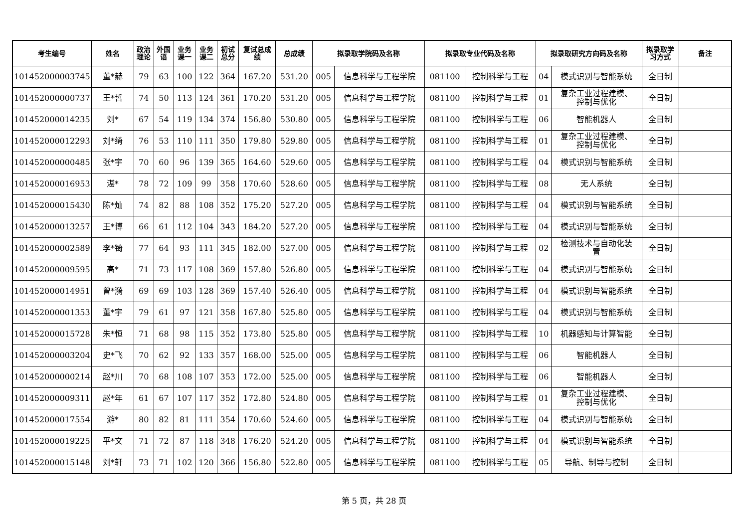| 考生编号 | 姓名 | 政治 理论 | 外国 语 | 业务 课一 | 业务 课二 | 初试 总分 | 复试总成 绩 | 总成绩 | 拟录取学院码及名称 | | 拟录取专业代码及名称 | | 拟录取研究方向码及名称 | | 拟录取学 习方式 | 备注 |
| --- | --- | --- | --- | --- | --- | --- | --- | --- | --- | --- | --- | --- | --- | --- | --- | --- |
| 101452000003745 | 董*赫 | 79 | 63 | 100 | 122 | 364 | 167.20 | 531.20 | 005 | 信息科学与工程学院 | 081100 | 控制科学与工程 | 04 | 模式识别与智能系统 | 全日制 | |
| 101452000000737 | 王*哲 | 74 | 50 | 113 | 124 | 361 | 170.20 | 531.20 | 005 | 信息科学与工程学院 | 081100 | 控制科学与工程 | 01 | 复杂工业过程建模、 控制与优化 | 全日制 | |
| 101452000014235 | 刘* | 67 | 54 | 119 | 134 | 374 | 156.80 | 530.80 | 005 | 信息科学与工程学院 | 081100 | 控制科学与工程 | 06 | 智能机器人 | 全日制 | |
| 101452000012293 | 刘*绮 | 76 | 53 | 110 | 111 | 350 | 179.80 | 529.80 | 005 | 信息科学与工程学院 | 081100 | 控制科学与工程 | 01 | 复杂工业过程建模、 控制与优化 | 全日制 | |
| 101452000000485 | 张*宇 | 70 | 60 | 96 | 139 | 365 | 164.60 | 529.60 | 005 | 信息科学与工程学院 | 081100 | 控制科学与工程 | 04 | 模式识别与智能系统 | 全日制 | |
| 101452000016953 | 湛* | 78 | 72 | 109 | 99 | 358 | 170.60 | 528.60 | 005 | 信息科学与工程学院 | 081100 | 控制科学与工程 | 08 | 无人系统 | 全日制 | |
| 101452000015430 | 陈*灿 | 74 | 82 | 88 | 108 | 352 | 175.20 | 527.20 | 005 | 信息科学与工程学院 | 081100 | 控制科学与工程 | 04 | 模式识别与智能系统 | 全日制 | |
| 101452000013257 | 王*博 | 66 | 61 | 112 | 104 | 343 | 184.20 | 527.20 | 005 | 信息科学与工程学院 | 081100 | 控制科学与工程 | 04 | 模式识别与智能系统 | 全日制 | |
| 101452000002589 | 李*锜 | 77 | 64 | 93 | 111 | 345 | 182.00 | 527.00 | 005 | 信息科学与工程学院 | 081100 | 控制科学与工程 | 02 | 检测技术与自动化装 置 | 全日制 | |
| 101452000009595 | 高* | 71 | 73 | 117 | 108 | 369 | 157.80 | 526.80 | 005 | 信息科学与工程学院 | 081100 | 控制科学与工程 | 04 | 模式识别与智能系统 | 全日制 | |
| 101452000014951 | 曾*漪 | 69 | 69 | 103 | 128 | 369 | 157.40 | 526.40 | 005 | 信息科学与工程学院 | 081100 | 控制科学与工程 | 04 | 模式识别与智能系统 | 全日制 | |
| 101452000001353 | 董*宇 | 79 | 61 | 97 | 121 | 358 | 167.80 | 525.80 | 005 | 信息科学与工程学院 | 081100 | 控制科学与工程 | 04 | 模式识别与智能系统 | 全日制 | |
| 101452000015728 | 朱*恒 | 71 | 68 | 98 | 115 | 352 | 173.80 | 525.80 | 005 | 信息科学与工程学院 | 081100 | 控制科学与工程 | 10 | 机器感知与计算智能 | 全日制 | |
| 101452000003204 | 史*飞 | 70 | 62 | 92 | 133 | 357 | 168.00 | 525.00 | 005 | 信息科学与工程学院 | 081100 | 控制科学与工程 | 06 | 智能机器人 | 全日制 | |
| 101452000000214 | 赵*川 | 70 | 68 | 108 | 107 | 353 | 172.00 | 525.00 | 005 | 信息科学与工程学院 | 081100 | 控制科学与工程 | 06 | 智能机器人 | 全日制 | |
| 101452000009311 | 赵*年 | 61 | 67 | 107 | 117 | 352 | 172.80 | 524.80 | 005 | 信息科学与工程学院 | 081100 | 控制科学与工程 | 01 | 复杂工业过程建模、 控制与优化 | 全日制 | |
| 101452000017554 | 游* | 80 | 82 | 81 | 111 | 354 | 170.60 | 524.60 | 005 | 信息科学与工程学院 | 081100 | 控制科学与工程 | 04 | 模式识别与智能系统 | 全日制 | |
| 101452000019225 | 平*文 | 71 | 72 | 87 | 118 | 348 | 176.20 | 524.20 | 005 | 信息科学与工程学院 | 081100 | 控制科学与工程 | 04 | 模式识别与智能系统 | 全日制 | |
| 101452000015148 | 刘*轩 | 73 | 71 | 102 | 120 | 366 | 156.80 | 522.80 | 005 | 信息科学与工程学院 | 081100 | 控制科学与工程 | 05 | 导航、制导与控制 | 全日制 | |
第 5 页，共 28 页